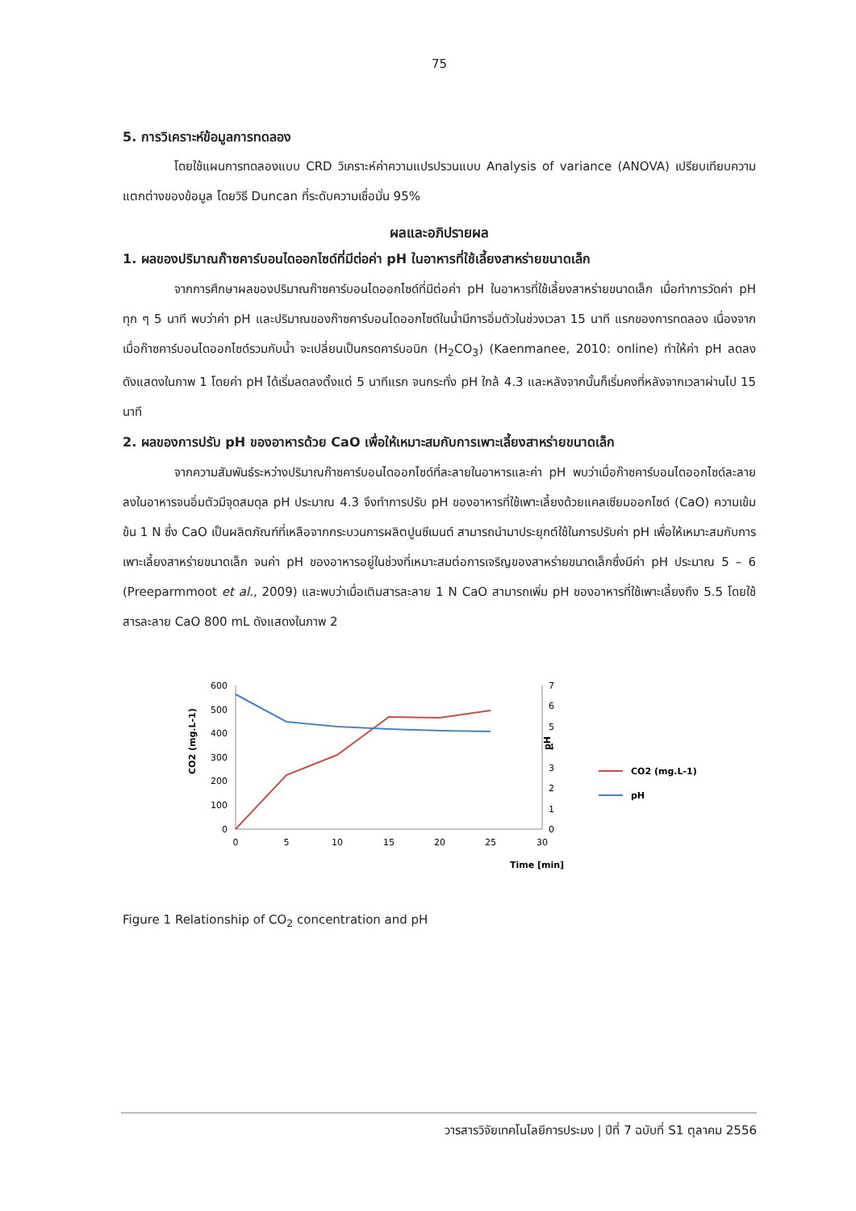75
5. การวิเคราะห์ข้อมูลการทดลอง
โดยใช้แผนการทดลองแบบ CRD วิเคราะห์ค่าความแปรปรวนแบบ Analysis of variance (ANOVA) เปรียบเทียบความแตกต่างของข้อมูล โดยวิธี Duncan ที่ระดับความเชื่อมั่น 95%
ผลและอภิปรายผล
1. ผลของปริมาณก๊าซคาร์บอนไดออกไซด์ที่มีต่อค่า pH ในอาหารที่ใช้เลี้ยงสาหร่ายขนาดเล็ก
จากการศึกษาผลของปริมาณก๊าซคาร์บอนไดออกไซด์ที่มีต่อค่า pH ในอาหารที่ใช้เลี้ยงสาหร่ายขนาดเล็ก เมื่อทำการวัดค่า pH ทุก ๆ 5 นาที พบว่าค่า pH และปริมาณของก๊าซคาร์บอนไดออกไซด์ในน้ำมีการอิ่มตัวในช่วงเวลา 15 นาที แรกของการทดลอง เนื่องจากเมื่อก๊าซคาร์บอนไดออกไซด์รวมกับน้ำ จะเปลี่ยนเป็นกรดคาร์บอนิก (H<sub>2</sub>CO<sub>3</sub>) (Kaenmanee, 2010: online) ทำให้ค่า pH ลดลง ดังแสดงในภาพ 1 โดยค่า pH ได้เริ่มลดลงตั้งแต่ 5 นาทีแรก จนกระทั่ง pH ใกล้ 4.3 และหลังจากนั้นก็เริ่มคงที่หลังจากเวลาผ่านไป 15 นาที
2. ผลของการปรับ pH ของอาหารด้วย CaO เพื่อให้เหมาะสมกับการเพาะเลี้ยงสาหร่ายขนาดเล็ก
จากความสัมพันธ์ระหว่างปริมาณก๊าซคาร์บอนไดออกไซด์ที่ละลายในอาหารและค่า pH พบว่าเมื่อก๊าซคาร์บอนไดออกไซด์ละลายลงในอาหารจนอิ่มตัวมีจุดสมดุล pH ประมาณ 4.3 จึงทำการปรับ pH ของอาหารที่ใช้เพาะเลี้ยงด้วยแคลเซียมออกไซด์ (CaO) ความเข้มข้น 1 N ซึ่ง CaO เป็นผลิตภัณฑ์ที่เหลือจากกระบวนการผลิตปูนซีเมนต์ สามารถนำมาประยุกต์ใช้ในการปรับค่า pH เพื่อให้เหมาะสมกับการเพาะเลี้ยงสาหร่ายขนาดเล็ก จนค่า pH ของอาหารอยู่ในช่วงที่เหมาะสมต่อการเจริญของสาหร่ายขนาดเล็กซึ่งมีค่า pH ประมาณ 5 – 6 (Preeparmmoot et al., 2009) และพบว่าเมื่อเติมสารละลาย 1 N CaO สามารถเพิ่ม pH ของอาหารที่ใช้เพาะเลี้ยงถึง 5.5 โดยใช้สารละลาย CaO 800 mL ดังแสดงในภาพ 2
600
500
400
300
200
100
0
7
6
5
4
3
2
1
0
0
5
10
15
20
25
30
Time [min]
CO2 (mg.L-1)
pH
CO2 (mg.L-1)
pH
Figure 1 Relationship of CO<sub>2</sub> concentration and pH
วารสารวิจัยเทคโนโลยีการประมง | ปีที่ 7 ฉบับที่ S1 ตุลาคม 2556